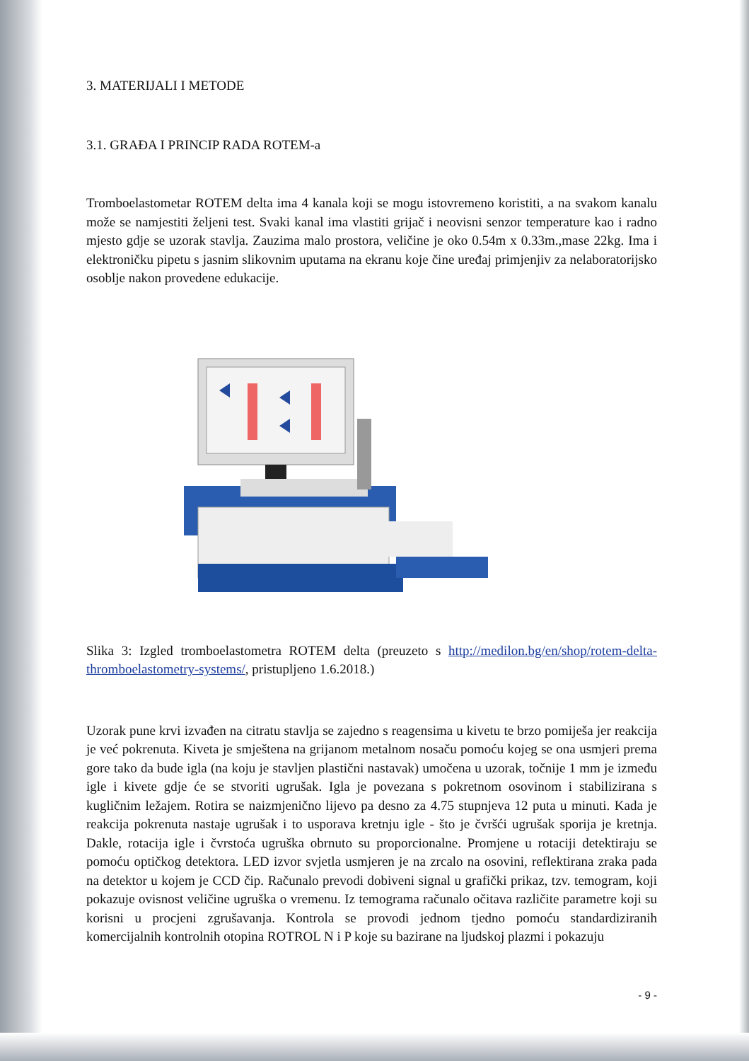3. MATERIJALI I METODE
3.1. GRAĐA I PRINCIP RADA ROTEM-a
Tromboelastometar ROTEM delta ima 4 kanala koji se mogu istovremeno koristiti, a na svakom kanalu može se namjestiti željeni test. Svaki kanal ima vlastiti grijač i neovisni senzor temperature kao i radno mjesto gdje se uzorak stavlja. Zauzima malo prostora, veličine je oko 0.54m x 0.33m.,mase 22kg. Ima i elektroničku pipetu s jasnim slikovnim uputama na ekranu koje čine uređaj primjenjiv za nelaboratorijsko osoblje nakon provedene edukacije.
Slika 3: Izgled tromboelastometra ROTEM delta (preuzeto s http://medilon.bg/en/shop/rotem-delta-thromboelastometry-systems/, pristupljeno 1.6.2018.)
Uzorak pune krvi izvađen na citratu stavlja se zajedno s reagensima u kivetu te brzo pomiješa jer reakcija je već pokrenuta. Kiveta je smještena na grijanom metalnom nosaču pomoću kojeg se ona usmjeri prema gore tako da bude igla (na koju je stavljen plastični nastavak) umočena u uzorak, točnije 1 mm je između igle i kivete gdje će se stvoriti ugrušak. Igla je povezana s pokretnom osovinom i stabilizirana s kugličnim ležajem. Rotira se naizmjenično lijevo pa desno za 4.75 stupnjeva 12 puta u minuti. Kada je reakcija pokrenuta nastaje ugrušak i to usporava kretnju igle - što je čvršći ugrušak sporija je kretnja. Dakle, rotacija igle i čvrstoća ugruška obrnuto su proporcionalne. Promjene u rotaciji detektiraju se pomoću optičkog detektora. LED izvor svjetla usmjeren je na zrcalo na osovini, reflektirana zraka pada na detektor u kojem je CCD čip. Računalo prevodi dobiveni signal u grafički prikaz, tzv. temogram, koji pokazuje ovisnost veličine ugruška o vremenu. Iz temograma računalo očitava različite parametre koji su korisni u procjeni zgrušavanja. Kontrola se provodi jednom tjedno pomoću standardiziranih komercijalnih kontrolnih otopina ROTROL N i P koje su bazirane na ljudskoj plazmi i pokazuju
- 9 -